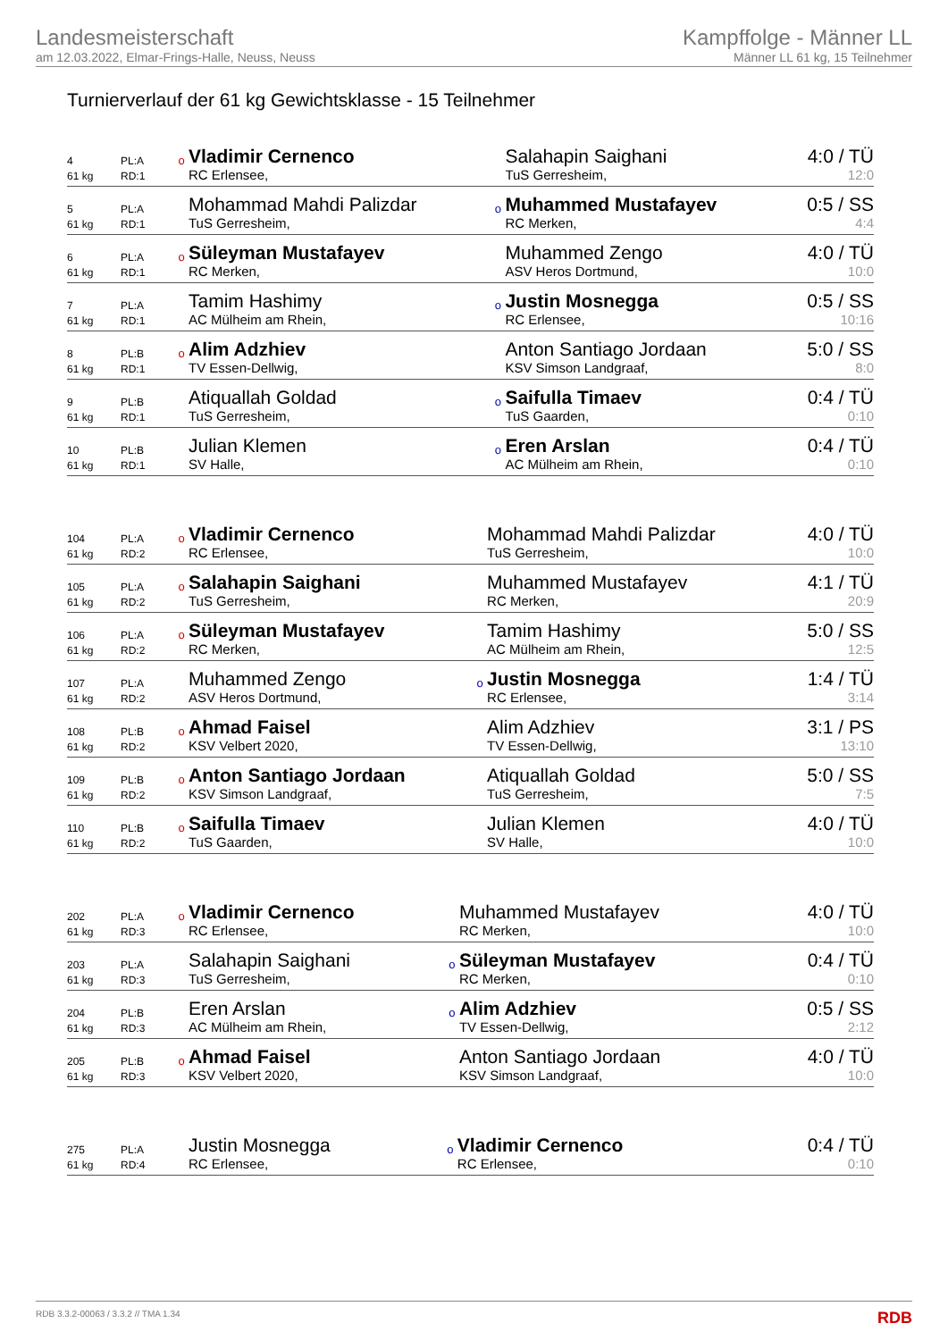Landesmeisterschaft
am 12.03.2022, Elmar-Frings-Halle, Neuss, Neuss
Kampffolge - Männer LL
Männer LL 61 kg, 15 Teilnehmer
Turnierverlauf der 61 kg Gewichtsklasse - 15 Teilnehmer
| 4 | PL:A | o | Vladimir Cernenco | | Salahapin Saighani | 4:0 / TÜ |
| 61 kg | RD:1 | | RC Erlensee, | | TuS Gerresheim, | 12:0 |
| 5 | PL:A | | Mohammad Mahdi Palizdar | o | Muhammed Mustafayev | 0:5 / SS |
| 61 kg | RD:1 | | TuS Gerresheim, | | RC Merken, | 4:4 |
| 6 | PL:A | o | Süleyman Mustafayev | | Muhammed Zengo | 4:0 / TÜ |
| 61 kg | RD:1 | | RC Merken, | | ASV Heros Dortmund, | 10:0 |
| 7 | PL:A | | Tamim Hashimy | o | Justin Mosnegga | 0:5 / SS |
| 61 kg | RD:1 | | AC Mülheim am Rhein, | | RC Erlensee, | 10:16 |
| 8 | PL:B | o | Alim Adzhiev | | Anton Santiago Jordaan | 5:0 / SS |
| 61 kg | RD:1 | | TV Essen-Dellwig, | | KSV Simson Landgraaf, | 8:0 |
| 9 | PL:B | | Atiquallah Goldad | o | Saifulla Timaev | 0:4 / TÜ |
| 61 kg | RD:1 | | TuS Gerresheim, | | TuS Gaarden, | 0:10 |
| 10 | PL:B | | Julian Klemen | o | Eren Arslan | 0:4 / TÜ |
| 61 kg | RD:1 | | SV Halle, | | AC Mülheim am Rhein, | 0:10 |
| 104 | PL:A | o | Vladimir Cernenco | | Mohammad Mahdi Palizdar | 4:0 / TÜ |
| 61 kg | RD:2 | | RC Erlensee, | | TuS Gerresheim, | 10:0 |
| 105 | PL:A | o | Salahapin Saighani | | Muhammed Mustafayev | 4:1 / TÜ |
| 61 kg | RD:2 | | TuS Gerresheim, | | RC Merken, | 20:9 |
| 106 | PL:A | o | Süleyman Mustafayev | | Tamim Hashimy | 5:0 / SS |
| 61 kg | RD:2 | | RC Merken, | | AC Mülheim am Rhein, | 12:5 |
| 107 | PL:A | | Muhammed Zengo | o | Justin Mosnegga | 1:4 / TÜ |
| 61 kg | RD:2 | | ASV Heros Dortmund, | | RC Erlensee, | 3:14 |
| 108 | PL:B | o | Ahmad Faisel | | Alim Adzhiev | 3:1 / PS |
| 61 kg | RD:2 | | KSV Velbert 2020, | | TV Essen-Dellwig, | 13:10 |
| 109 | PL:B | o | Anton Santiago Jordaan | | Atiquallah Goldad | 5:0 / SS |
| 61 kg | RD:2 | | KSV Simson Landgraaf, | | TuS Gerresheim, | 7:5 |
| 110 | PL:B | o | Saifulla Timaev | | Julian Klemen | 4:0 / TÜ |
| 61 kg | RD:2 | | TuS Gaarden, | | SV Halle, | 10:0 |
| 202 | PL:A | o | Vladimir Cernenco | | Muhammed Mustafayev | 4:0 / TÜ |
| 61 kg | RD:3 | | RC Erlensee, | | RC Merken, | 10:0 |
| 203 | PL:A | | Salahapin Saighani | o | Süleyman Mustafayev | 0:4 / TÜ |
| 61 kg | RD:3 | | TuS Gerresheim, | | RC Merken, | 0:10 |
| 204 | PL:B | | Eren Arslan | o | Alim Adzhiev | 0:5 / SS |
| 61 kg | RD:3 | | AC Mülheim am Rhein, | | TV Essen-Dellwig, | 2:12 |
| 205 | PL:B | o | Ahmad Faisel | | Anton Santiago Jordaan | 4:0 / TÜ |
| 61 kg | RD:3 | | KSV Velbert 2020, | | KSV Simson Landgraaf, | 10:0 |
| 275 | PL:A | | Justin Mosnegga | o | Vladimir Cernenco | 0:4 / TÜ |
| 61 kg | RD:4 | | RC Erlensee, | | RC Erlensee, | 0:10 |
RDB 3.3.2-00063 / 3.3.2 // TMA 1.34 RDB